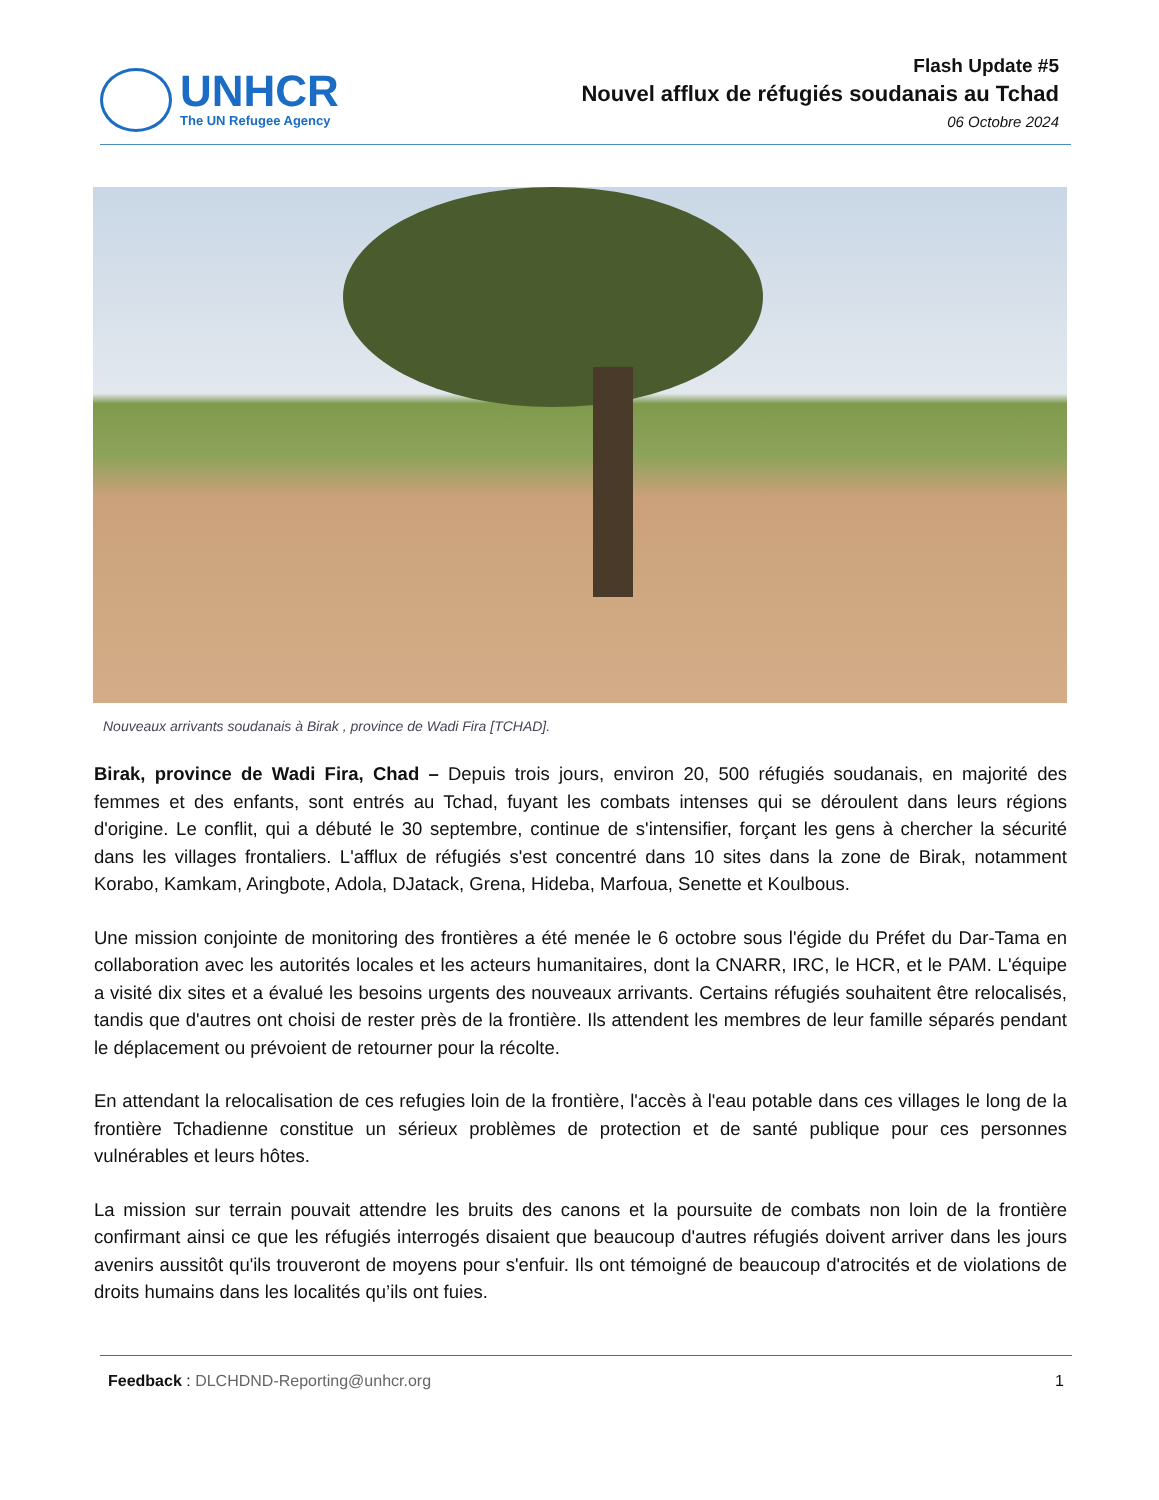UNHCR
The UN Refugee Agency
Flash Update #5
Nouvel afflux de réfugiés soudanais au Tchad
06 Octobre 2024
Nouveaux arrivants soudanais à Birak , province de Wadi Fira [TCHAD].
Birak, province de Wadi Fira, Chad – Depuis trois jours, environ 20, 500 réfugiés soudanais, en majorité des femmes et des enfants, sont entrés au Tchad, fuyant les combats intenses qui se déroulent dans leurs régions d'origine. Le conflit, qui a débuté le 30 septembre, continue de s'intensifier, forçant les gens à chercher la sécurité dans les villages frontaliers. L'afflux de réfugiés s'est concentré dans 10 sites dans la zone de Birak, notamment Korabo, Kamkam, Aringbote, Adola, DJatack, Grena, Hideba, Marfoua, Senette et Koulbous.
Une mission conjointe de monitoring des frontières a été menée le 6 octobre sous l'égide du Préfet du Dar-Tama en collaboration avec les autorités locales et les acteurs humanitaires, dont la CNARR, IRC, le HCR, et le PAM. L'équipe a visité dix sites et a évalué les besoins urgents des nouveaux arrivants. Certains réfugiés souhaitent être relocalisés, tandis que d'autres ont choisi de rester près de la frontière. Ils attendent les membres de leur famille séparés pendant le déplacement ou prévoient de retourner pour la récolte.
En attendant la relocalisation de ces refugies loin de la frontière, l'accès à l'eau potable dans ces villages le long de la frontière Tchadienne constitue un sérieux problèmes de protection et de santé publique pour ces personnes vulnérables et leurs hôtes.
La mission sur terrain pouvait attendre les bruits des canons et la poursuite de combats non loin de la frontière confirmant ainsi ce que les réfugiés interrogés disaient que beaucoup d'autres réfugiés doivent arriver dans les jours avenirs aussitôt qu'ils trouveront de moyens pour s'enfuir. Ils ont témoigné de beaucoup d'atrocités et de violations de droits humains dans les localités qu’ils ont fuies.
Feedback : DLCHDND-Reporting@unhcr.org
1